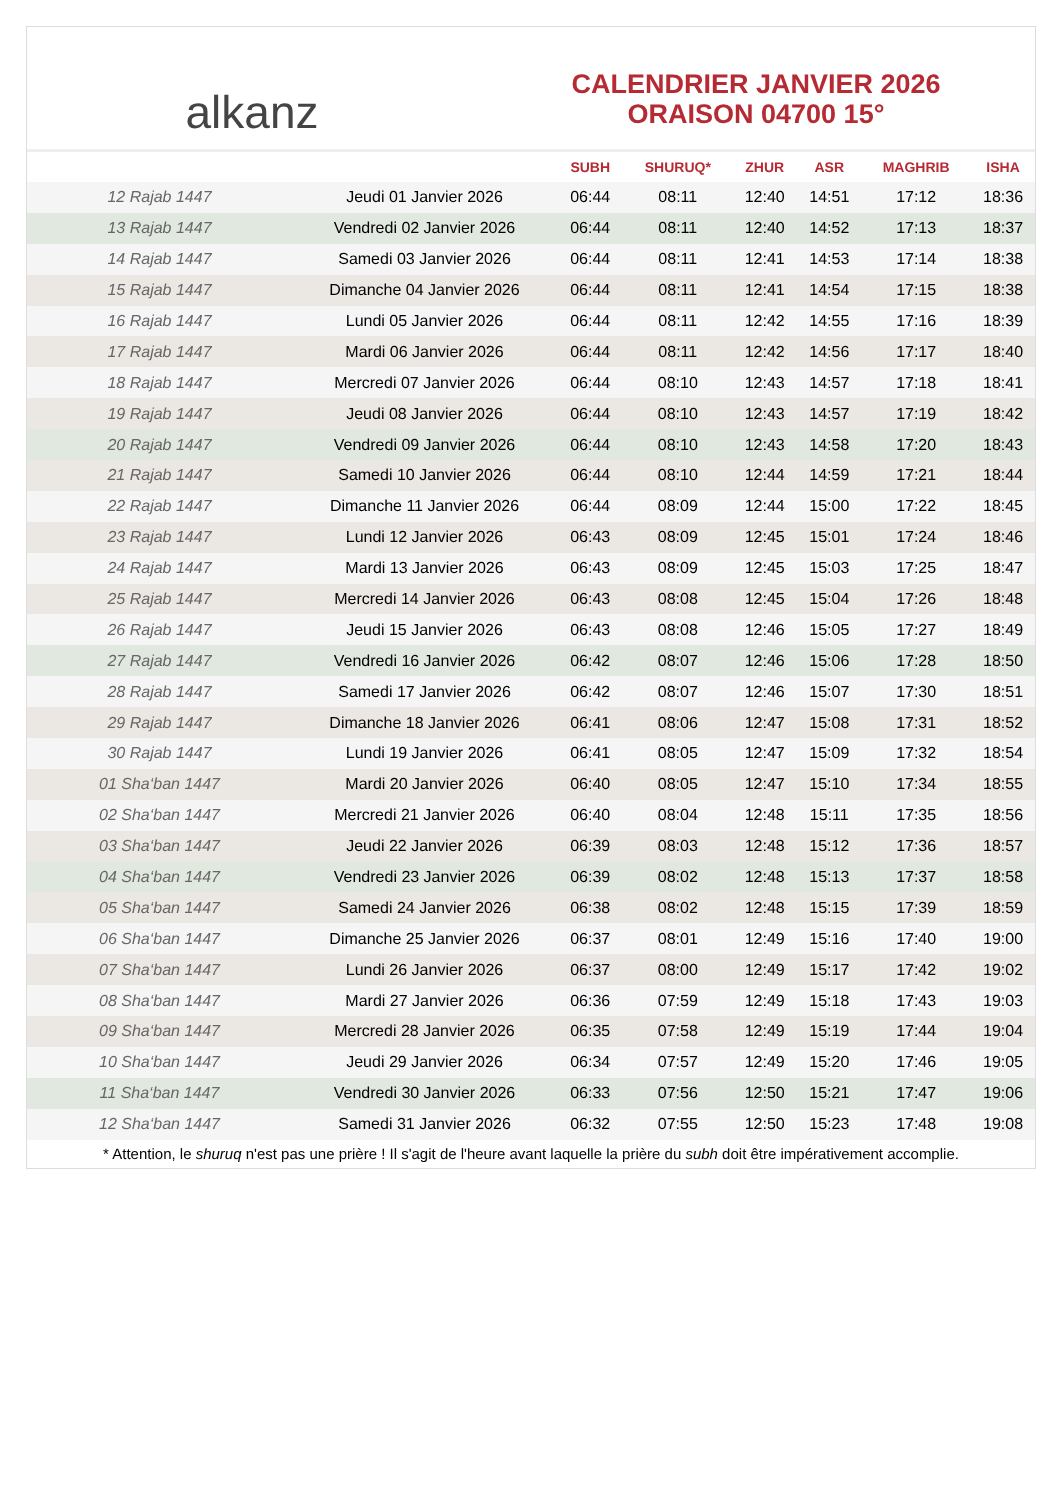alkanz
CALENDRIER JANVIER 2026
ORAISON 04700 15°
| | | SUBH | SHURUQ* | ZHUR | ASR | MAGHRIB | ISHA |
| --- | --- | --- | --- | --- | --- | --- | --- |
| 12 Rajab 1447 | Jeudi 01 Janvier 2026 | 06:44 | 08:11 | 12:40 | 14:51 | 17:12 | 18:36 |
| 13 Rajab 1447 | Vendredi 02 Janvier 2026 | 06:44 | 08:11 | 12:40 | 14:52 | 17:13 | 18:37 |
| 14 Rajab 1447 | Samedi 03 Janvier 2026 | 06:44 | 08:11 | 12:41 | 14:53 | 17:14 | 18:38 |
| 15 Rajab 1447 | Dimanche 04 Janvier 2026 | 06:44 | 08:11 | 12:41 | 14:54 | 17:15 | 18:38 |
| 16 Rajab 1447 | Lundi 05 Janvier 2026 | 06:44 | 08:11 | 12:42 | 14:55 | 17:16 | 18:39 |
| 17 Rajab 1447 | Mardi 06 Janvier 2026 | 06:44 | 08:11 | 12:42 | 14:56 | 17:17 | 18:40 |
| 18 Rajab 1447 | Mercredi 07 Janvier 2026 | 06:44 | 08:10 | 12:43 | 14:57 | 17:18 | 18:41 |
| 19 Rajab 1447 | Jeudi 08 Janvier 2026 | 06:44 | 08:10 | 12:43 | 14:57 | 17:19 | 18:42 |
| 20 Rajab 1447 | Vendredi 09 Janvier 2026 | 06:44 | 08:10 | 12:43 | 14:58 | 17:20 | 18:43 |
| 21 Rajab 1447 | Samedi 10 Janvier 2026 | 06:44 | 08:10 | 12:44 | 14:59 | 17:21 | 18:44 |
| 22 Rajab 1447 | Dimanche 11 Janvier 2026 | 06:44 | 08:09 | 12:44 | 15:00 | 17:22 | 18:45 |
| 23 Rajab 1447 | Lundi 12 Janvier 2026 | 06:43 | 08:09 | 12:45 | 15:01 | 17:24 | 18:46 |
| 24 Rajab 1447 | Mardi 13 Janvier 2026 | 06:43 | 08:09 | 12:45 | 15:03 | 17:25 | 18:47 |
| 25 Rajab 1447 | Mercredi 14 Janvier 2026 | 06:43 | 08:08 | 12:45 | 15:04 | 17:26 | 18:48 |
| 26 Rajab 1447 | Jeudi 15 Janvier 2026 | 06:43 | 08:08 | 12:46 | 15:05 | 17:27 | 18:49 |
| 27 Rajab 1447 | Vendredi 16 Janvier 2026 | 06:42 | 08:07 | 12:46 | 15:06 | 17:28 | 18:50 |
| 28 Rajab 1447 | Samedi 17 Janvier 2026 | 06:42 | 08:07 | 12:46 | 15:07 | 17:30 | 18:51 |
| 29 Rajab 1447 | Dimanche 18 Janvier 2026 | 06:41 | 08:06 | 12:47 | 15:08 | 17:31 | 18:52 |
| 30 Rajab 1447 | Lundi 19 Janvier 2026 | 06:41 | 08:05 | 12:47 | 15:09 | 17:32 | 18:54 |
| 01 Sha‘ban 1447 | Mardi 20 Janvier 2026 | 06:40 | 08:05 | 12:47 | 15:10 | 17:34 | 18:55 |
| 02 Sha‘ban 1447 | Mercredi 21 Janvier 2026 | 06:40 | 08:04 | 12:48 | 15:11 | 17:35 | 18:56 |
| 03 Sha‘ban 1447 | Jeudi 22 Janvier 2026 | 06:39 | 08:03 | 12:48 | 15:12 | 17:36 | 18:57 |
| 04 Sha‘ban 1447 | Vendredi 23 Janvier 2026 | 06:39 | 08:02 | 12:48 | 15:13 | 17:37 | 18:58 |
| 05 Sha‘ban 1447 | Samedi 24 Janvier 2026 | 06:38 | 08:02 | 12:48 | 15:15 | 17:39 | 18:59 |
| 06 Sha‘ban 1447 | Dimanche 25 Janvier 2026 | 06:37 | 08:01 | 12:49 | 15:16 | 17:40 | 19:00 |
| 07 Sha‘ban 1447 | Lundi 26 Janvier 2026 | 06:37 | 08:00 | 12:49 | 15:17 | 17:42 | 19:02 |
| 08 Sha‘ban 1447 | Mardi 27 Janvier 2026 | 06:36 | 07:59 | 12:49 | 15:18 | 17:43 | 19:03 |
| 09 Sha‘ban 1447 | Mercredi 28 Janvier 2026 | 06:35 | 07:58 | 12:49 | 15:19 | 17:44 | 19:04 |
| 10 Sha‘ban 1447 | Jeudi 29 Janvier 2026 | 06:34 | 07:57 | 12:49 | 15:20 | 17:46 | 19:05 |
| 11 Sha‘ban 1447 | Vendredi 30 Janvier 2026 | 06:33 | 07:56 | 12:50 | 15:21 | 17:47 | 19:06 |
| 12 Sha‘ban 1447 | Samedi 31 Janvier 2026 | 06:32 | 07:55 | 12:50 | 15:23 | 17:48 | 19:08 |
* Attention, le shuruq n'est pas une prière ! Il s'agit de l'heure avant laquelle la prière du subh doit être impérativement accomplie.